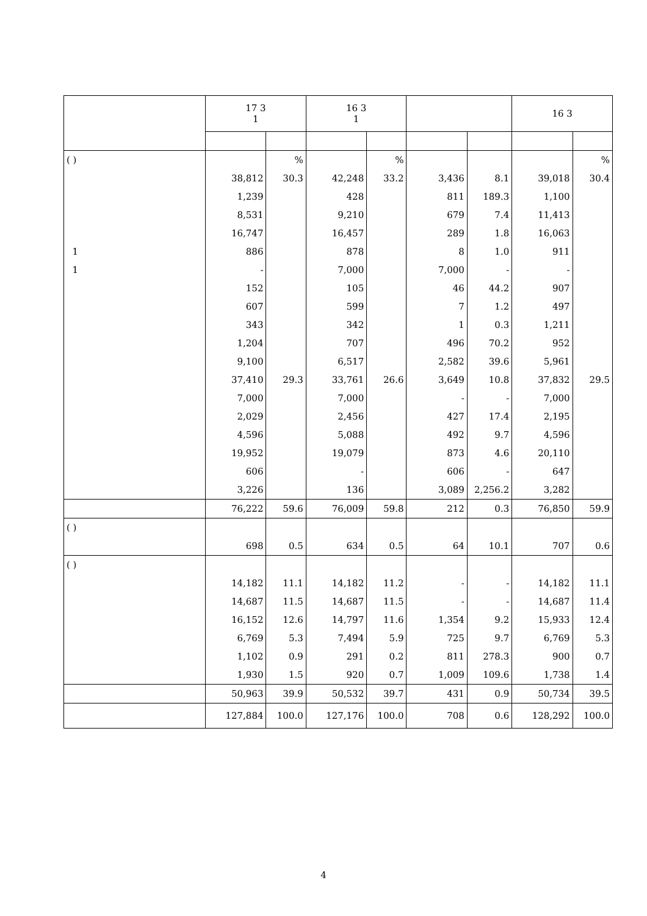| | 17 3 1 | | 16 3 1 | | | | 16 3 | |
| --- | --- | --- | --- | --- | --- | --- | --- | --- |
| ( ) | | % | | % | | | | % |
| | 38,812 | 30.3 | 42,248 | 33.2 | 3,436 | 8.1 | 39,018 | 30.4 |
| | 1,239 | | 428 | | 811 | 189.3 | 1,100 | |
| | 8,531 | | 9,210 | | 679 | 7.4 | 11,413 | |
| | 16,747 | | 16,457 | | 289 | 1.8 | 16,063 | |
| 1 | 886 | | 878 | | 8 | 1.0 | 911 | |
| 1 | - | | 7,000 | | 7,000 | - | - | |
| | 152 | | 105 | | 46 | 44.2 | 907 | |
| | 607 | | 599 | | 7 | 1.2 | 497 | |
| | 343 | | 342 | | 1 | 0.3 | 1,211 | |
| | 1,204 | | 707 | | 496 | 70.2 | 952 | |
| | 9,100 | | 6,517 | | 2,582 | 39.6 | 5,961 | |
| | 37,410 | 29.3 | 33,761 | 26.6 | 3,649 | 10.8 | 37,832 | 29.5 |
| | 7,000 | | 7,000 | | - | - | 7,000 | |
| | 2,029 | | 2,456 | | 427 | 17.4 | 2,195 | |
| | 4,596 | | 5,088 | | 492 | 9.7 | 4,596 | |
| | 19,952 | | 19,079 | | 873 | 4.6 | 20,110 | |
| | 606 | | - | | 606 | - | 647 | |
| | 3,226 | | 136 | | 3,089 | 2,256.2 | 3,282 | |
| | 76,222 | 59.6 | 76,009 | 59.8 | 212 | 0.3 | 76,850 | 59.9 |
| ( ) | | | | | | | | |
| | 698 | 0.5 | 634 | 0.5 | 64 | 10.1 | 707 | 0.6 |
| ( ) | | | | | | | | |
| | 14,182 | 11.1 | 14,182 | 11.2 | - | - | 14,182 | 11.1 |
| | 14,687 | 11.5 | 14,687 | 11.5 | - | - | 14,687 | 11.4 |
| | 16,152 | 12.6 | 14,797 | 11.6 | 1,354 | 9.2 | 15,933 | 12.4 |
| | 6,769 | 5.3 | 7,494 | 5.9 | 725 | 9.7 | 6,769 | 5.3 |
| | 1,102 | 0.9 | 291 | 0.2 | 811 | 278.3 | 900 | 0.7 |
| | 1,930 | 1.5 | 920 | 0.7 | 1,009 | 109.6 | 1,738 | 1.4 |
| | 50,963 | 39.9 | 50,532 | 39.7 | 431 | 0.9 | 50,734 | 39.5 |
| | 127,884 | 100.0 | 127,176 | 100.0 | 708 | 0.6 | 128,292 | 100.0 |
4